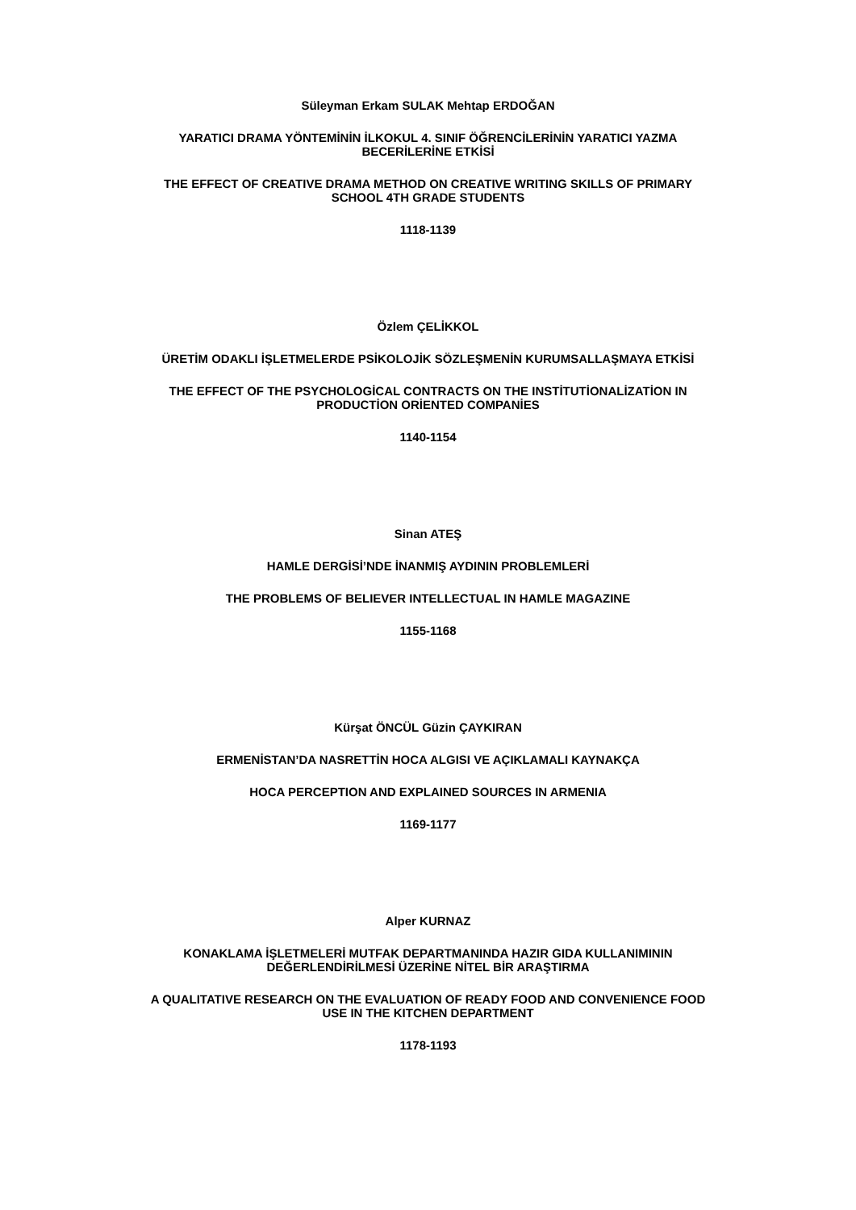Süleyman Erkam SULAK Mehtap ERDOĞAN
YARATICI DRAMA YÖNTEMİNİN İLKOKUL 4. SINIF ÖĞRENCİLERİNİN YARATICI YAZMA
BECERİLERİNE ETKİSİ
THE EFFECT OF CREATIVE DRAMA METHOD ON CREATIVE WRITING SKILLS OF PRIMARY
SCHOOL 4TH GRADE STUDENTS
1118-1139
Özlem ÇELİKKOL
ÜRETİM ODAKLI İŞLETMELERDE PSİKOLOJİK SÖZLEŞMENİN KURUMSALLAŞMAYA ETKİSİ
THE EFFECT OF THE PSYCHOLOGİCAL CONTRACTS ON THE INSTİTUTİONALİZATİON IN
PRODUCTİON ORİENTED COMPANİES
1140-1154
Sinan ATEŞ
HAMLE DERGİSİ’NDE İNANMIŞ AYDININ PROBLEMLERİ
THE PROBLEMS OF BELIEVER INTELLECTUAL IN HAMLE MAGAZINE
1155-1168
Kürşat ÖNCÜL Güzin ÇAYKIRAN
ERMENİSTAN’DA NASRETTİN HOCA ALGISI VE AÇIKLAMALI KAYNAKÇA
HOCA PERCEPTION AND EXPLAINED SOURCES IN ARMENIA
1169-1177
Alper KURNAZ
KONAKLAMA İŞLETMELERİ MUTFAK DEPARTMANINDA HAZIR GIDA KULLANIMININ
DEĞERLENDİRİLMESİ ÜZERİNE NİTEL BİR ARAŞTIRMA
A QUALITATIVE RESEARCH ON THE EVALUATION OF READY FOOD AND CONVENIENCE FOOD
USE IN THE KITCHEN DEPARTMENT
1178-1193